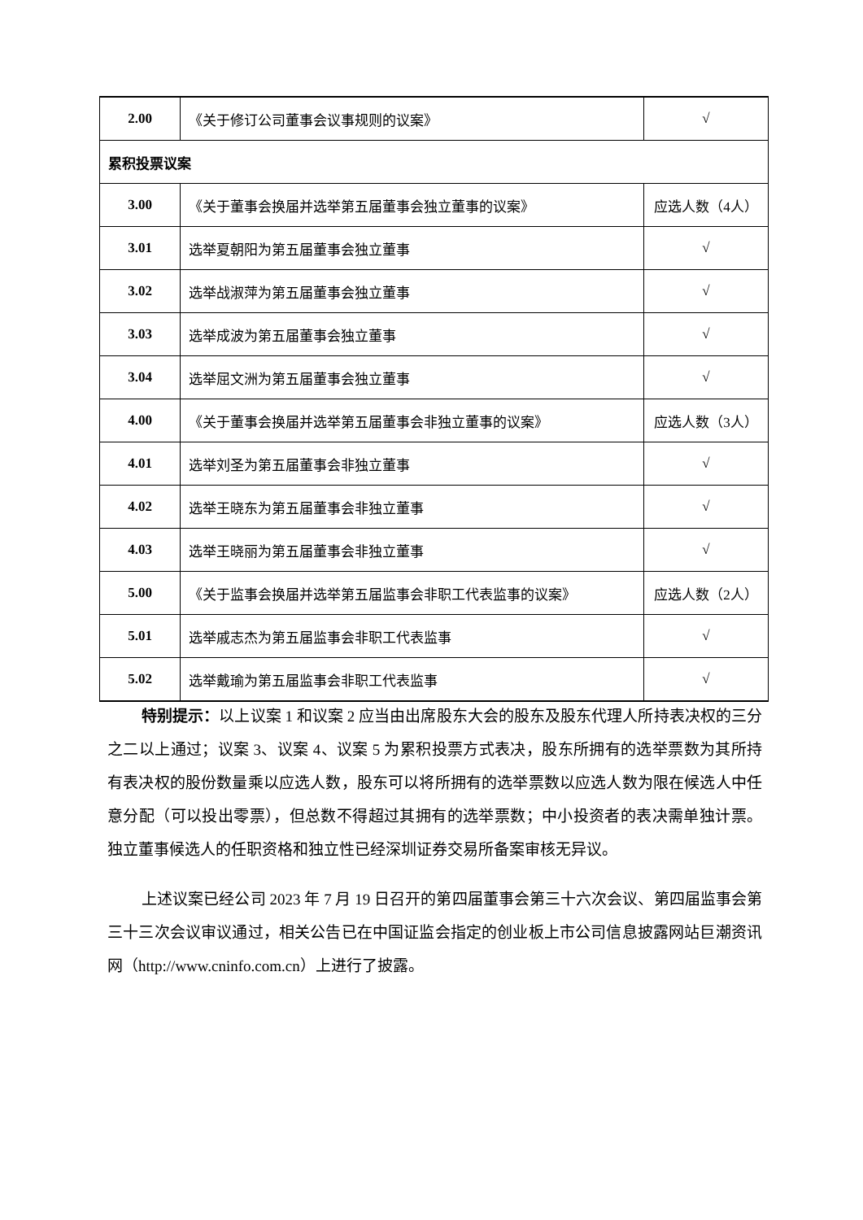| 2.00 | 《关于修订公司董事会议事规则的议案》 | √ |
| 累积投票议案 | | |
| 3.00 | 《关于董事会换届并选举第五届董事会独立董事的议案》 | 应选人数（4人） |
| 3.01 | 选举夏朝阳为第五届董事会独立董事 | √ |
| 3.02 | 选举战淑萍为第五届董事会独立董事 | √ |
| 3.03 | 选举成波为第五届董事会独立董事 | √ |
| 3.04 | 选举屈文洲为第五届董事会独立董事 | √ |
| 4.00 | 《关于董事会换届并选举第五届董事会非独立董事的议案》 | 应选人数（3人） |
| 4.01 | 选举刘圣为第五届董事会非独立董事 | √ |
| 4.02 | 选举王晓东为第五届董事会非独立董事 | √ |
| 4.03 | 选举王晓丽为第五届董事会非独立董事 | √ |
| 5.00 | 《关于监事会换届并选举第五届监事会非职工代表监事的议案》 | 应选人数（2人） |
| 5.01 | 选举戚志杰为第五届监事会非职工代表监事 | √ |
| 5.02 | 选举戴瑜为第五届监事会非职工代表监事 | √ |
特别提示：以上议案 1 和议案 2 应当由出席股东大会的股东及股东代理人所持表决权的三分之二以上通过；议案 3、议案 4、议案 5 为累积投票方式表决，股东所拥有的选举票数为其所持有表决权的股份数量乘以应选人数，股东可以将所拥有的选举票数以应选人数为限在候选人中任意分配（可以投出零票），但总数不得超过其拥有的选举票数；中小投资者的表决需单独计票。独立董事候选人的任职资格和独立性已经深圳证券交易所备案审核无异议。
上述议案已经公司 2023 年 7 月 19 日召开的第四届董事会第三十六次会议、第四届监事会第三十三次会议审议通过，相关公告已在中国证监会指定的创业板上市公司信息披露网站巨潮资讯网（http://www.cninfo.com.cn）上进行了披露。